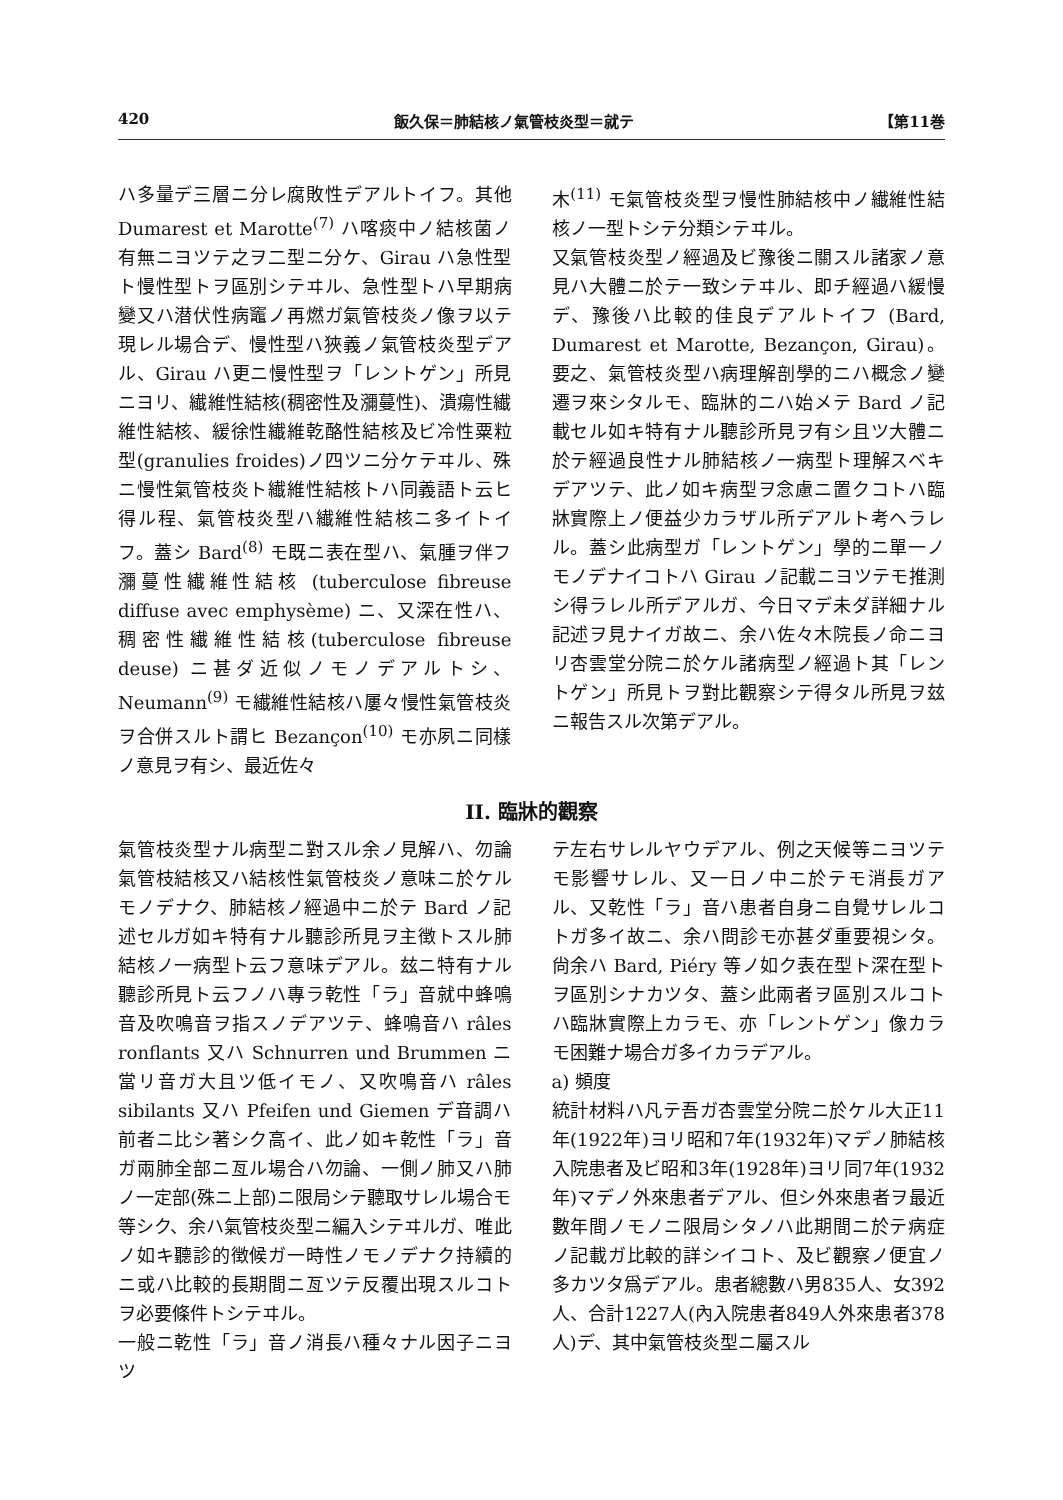420 飯久保＝肺結核ノ氣管枝炎型＝就テ 【第11巻
ハ多量デ三層ニ分レ腐敗性デアルトイフ。其他 Dumarest et Marotte<sup>(7)</sup> ハ喀痰中ノ結核菌ノ有無ニヨツテ之ヲ二型ニ分ケ、Girau ハ急性型ト慢性型トヲ區別シテヰル、急性型トハ早期病變又ハ潜伏性病竈ノ再燃ガ氣管枝炎ノ像ヲ以テ現レル場合デ、慢性型ハ狹義ノ氣管枝炎型デアル、Girau ハ更ニ慢性型ヲ「レントゲン」所見ニヨリ、纎維性結核(稠密性及瀰蔓性)、潰瘍性纎維性結核、緩徐性纎維乾酪性結核及ビ冷性粟粒型(granulies froides)ノ四ツニ分ケテヰル、殊ニ慢性氣管枝炎ト纎維性結核トハ同義語ト云ヒ得ル程、氣管枝炎型ハ纎維性結核ニ多イトイフ。蓋シ Bard<sup>(8)</sup> モ既ニ表在型ハ、氣腫ヲ伴フ瀰蔓性纎維性結核 (tuberculose fibreuse diffuse avec emphysème) ニ、又深在性ハ、稠密性纎維性結核(tuberculose fibreuse deuse) ニ甚ダ近似ノモノデアルトシ、Neumann<sup>(9)</sup> モ纎維性結核ハ屢々慢性氣管枝炎ヲ合併スルト謂ヒ Bezançon<sup>(10)</sup> モ亦夙ニ同樣ノ意見ヲ有シ、最近佐々
木<sup>(11)</sup> モ氣管枝炎型ヲ慢性肺結核中ノ纎維性結核ノ一型トシテ分類シテヰル。
又氣管枝炎型ノ經過及ビ豫後ニ關スル諸家ノ意見ハ大體ニ於テ一致シテヰル、即チ經過ハ緩慢デ、豫後ハ比較的佳良デアルトイフ (Bard, Dumarest et Marotte, Bezançon, Girau)。要之、氣管枝炎型ハ病理解剖學的ニハ概念ノ變遷ヲ來シタルモ、臨牀的ニハ始メテ Bard ノ記載セル如キ特有ナル聽診所見ヲ有シ且ツ大體ニ於テ經過良性ナル肺結核ノ一病型ト理解スベキデアツテ、此ノ如キ病型ヲ念慮ニ置クコトハ臨牀實際上ノ便益少カラザル所デアルト考ヘラレル。蓋シ此病型ガ「レントゲン」學的ニ單一ノモノデナイコトハ Girau ノ記載ニヨツテモ推測シ得ラレル所デアルガ、今日マデ未ダ詳細ナル記述ヲ見ナイガ故ニ、余ハ佐々木院長ノ命ニヨリ杏雲堂分院ニ於ケル諸病型ノ經過ト其「レントゲン」所見トヲ對比觀察シテ得タル所見ヲ玆ニ報告スル次第デアル。
II. 臨牀的觀察
氣管枝炎型ナル病型ニ對スル余ノ見解ハ、勿論氣管枝結核又ハ結核性氣管枝炎ノ意味ニ於ケルモノデナク、肺結核ノ經過中ニ於テ Bard ノ記述セルガ如キ特有ナル聽診所見ヲ主徴トスル肺結核ノ一病型ト云フ意味デアル。玆ニ特有ナル聽診所見ト云フノハ專ラ乾性「ラ」音就中蜂鳴音及吹鳴音ヲ指スノデアツテ、蜂鳴音ハ râles ronflants 又ハ Schnurren und Brummen ニ當リ音ガ大且ツ低イモノ、又吹鳴音ハ râles sibilants 又ハ Pfeifen und Giemen デ音調ハ前者ニ比シ著シク高イ、此ノ如キ乾性「ラ」音ガ兩肺全部ニ亙ル場合ハ勿論、一側ノ肺又ハ肺ノ一定部(殊ニ上部)ニ限局シテ聽取サレル場合モ等シク、余ハ氣管枝炎型ニ編入シテヰルガ、唯此ノ如キ聽診的徴候ガ一時性ノモノデナク持續的ニ或ハ比較的長期間ニ亙ツテ反覆出現スルコトヲ必要條件トシテヰル。
一般ニ乾性「ラ」音ノ消長ハ種々ナル因子ニヨツ
テ左右サレルヤウデアル、例之天候等ニヨツテモ影響サレル、又一日ノ中ニ於テモ消長ガアル、又乾性「ラ」音ハ患者自身ニ自覺サレルコトガ多イ故ニ、余ハ問診モ亦甚ダ重要視シタ。尙余ハ Bard, Piéry 等ノ如ク表在型ト深在型トヲ區別シナカツタ、蓋シ此兩者ヲ區別スルコトハ臨牀實際上カラモ、亦「レントゲン」像カラモ困難ナ場合ガ多イカラデアル。
a) 頻度
統計材料ハ凡テ吾ガ杏雲堂分院ニ於ケル大正11年(1922年)ヨリ昭和7年(1932年)マデノ肺結核入院患者及ビ昭和3年(1928年)ヨリ同7年(1932年)マデノ外來患者デアル、但シ外來患者ヲ最近數年間ノモノニ限局シタノハ此期間ニ於テ病症ノ記載ガ比較的詳シイコト、及ビ觀察ノ便宜ノ多カツタ爲デアル。患者總數ハ男835人、女392人、合計1227人(內入院患者849人外來患者378人)デ、其中氣管枝炎型ニ屬スル